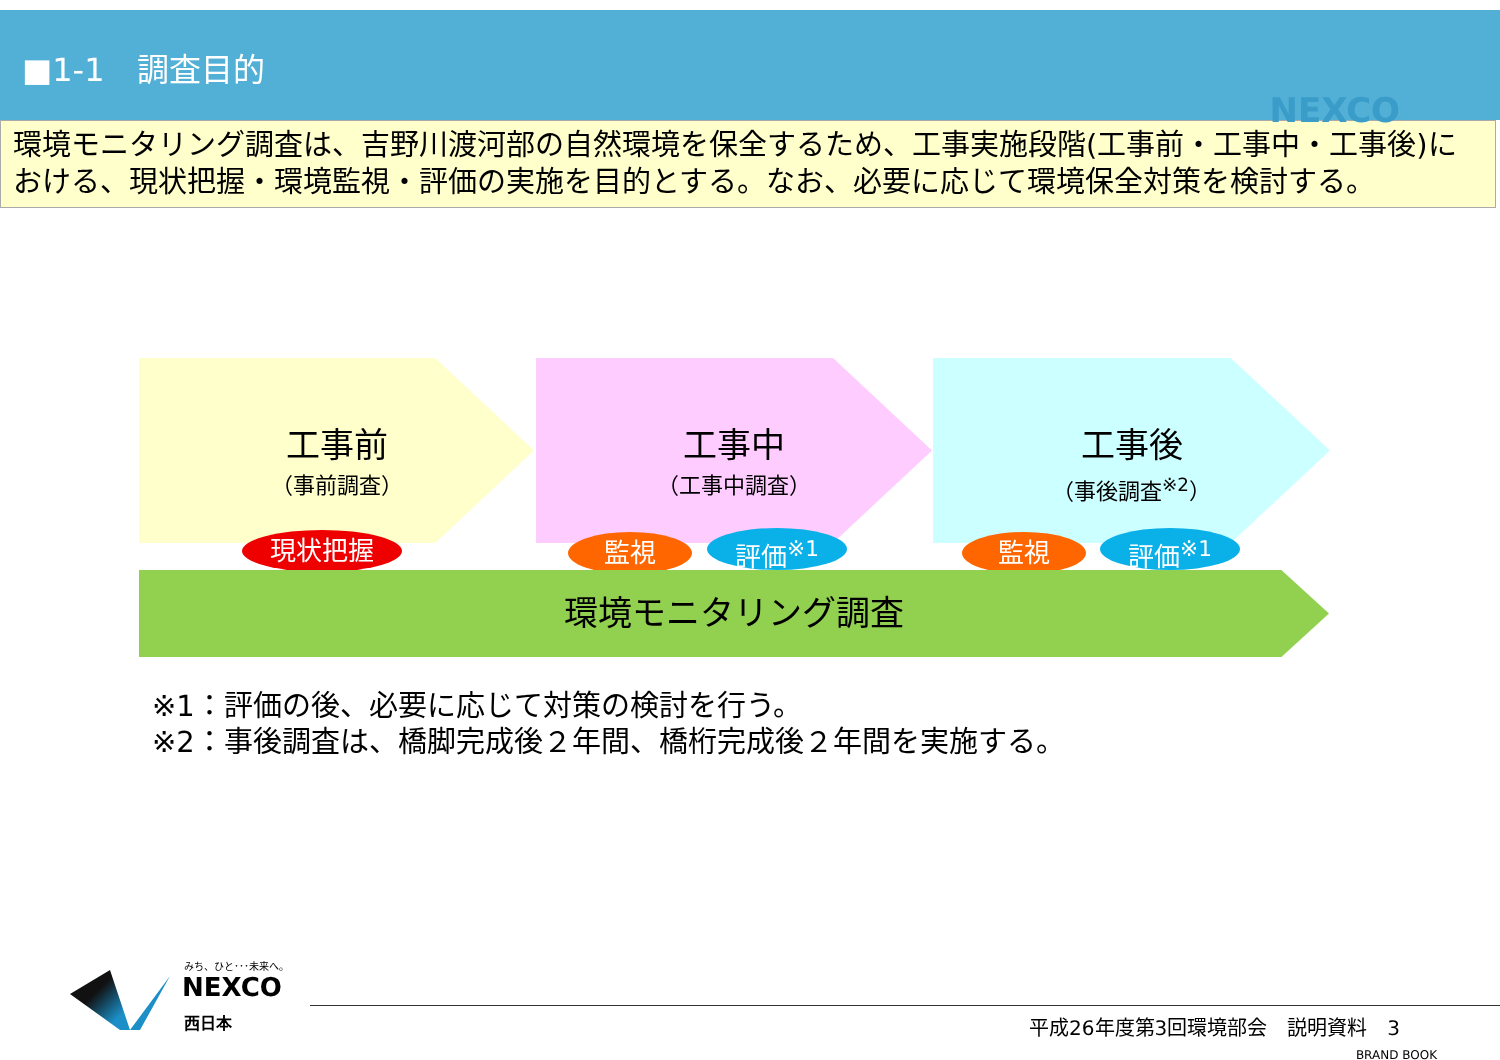■1-1　調査目的
NEXCO
環境モニタリング調査は、吉野川渡河部の自然環境を保全するため、工事実施段階(工事前・工事中・工事後)における、現状把握・環境監視・評価の実施を目的とする。なお、必要に応じて環境保全対策を検討する。
工事前
（事前調査）
工事中
（工事中調査）
工事後
（事後調査<sup>※2</sup>）
現状把握 監視 評価<sup>※1</sup> 監視 評価<sup>※1</sup>
環境モニタリング調査
※1：評価の後、必要に応じて対策の検討を行う。
※2：事後調査は、橋脚完成後２年間、橋桁完成後２年間を実施する。
みち、ひと･･･未来へ。
NEXCO
西日本
平成26年度第3回環境部会　説明資料　3
BRAND BOOK